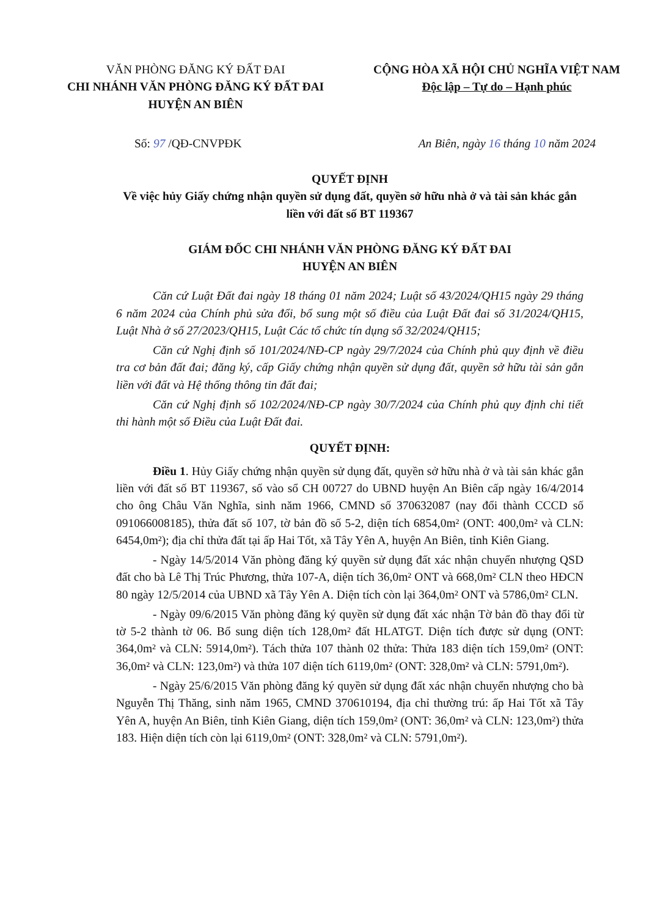VĂN PHÒNG ĐĂNG KÝ ĐẤT ĐAI
CHI NHÁNH VĂN PHÒNG ĐĂNG KÝ ĐẤT ĐAI
HUYỆN AN BIÊN
CỘNG HÒA XÃ HỘI CHỦ NGHĨA VIỆT NAM
Độc lập – Tự do – Hạnh phúc
Số: 97 /QĐ-CNVPĐK An Biên, ngày 16 tháng 10 năm 2024
QUYẾT ĐỊNH
Về việc hủy Giấy chứng nhận quyền sử dụng đất, quyền sở hữu nhà ở và tài sản khác gắn liền với đất số BT 119367
GIÁM ĐỐC CHI NHÁNH VĂN PHÒNG ĐĂNG KÝ ĐẤT ĐAI
HUYỆN AN BIÊN
Căn cứ Luật Đất đai ngày 18 tháng 01 năm 2024; Luật số 43/2024/QH15 ngày 29 tháng 6 năm 2024 của Chính phủ sửa đổi, bổ sung một số điều của Luật Đất đai số 31/2024/QH15, Luật Nhà ở số 27/2023/QH15, Luật Các tổ chức tín dụng số 32/2024/QH15;
Căn cứ Nghị định số 101/2024/NĐ-CP ngày 29/7/2024 của Chính phủ quy định về điều tra cơ bản đất đai; đăng ký, cấp Giấy chứng nhận quyền sử dụng đất, quyền sở hữu tài sản gắn liền với đất và Hệ thống thông tin đất đai;
Căn cứ Nghị định số 102/2024/NĐ-CP ngày 30/7/2024 của Chính phủ quy định chi tiết thi hành một số Điều của Luật Đất đai.
QUYẾT ĐỊNH:
Điều 1. Hủy Giấy chứng nhận quyền sử dụng đất, quyền sở hữu nhà ở và tài sản khác gắn liền với đất số BT 119367, số vào sổ CH 00727 do UBND huyện An Biên cấp ngày 16/4/2014 cho ông Châu Văn Nghĩa, sinh năm 1966, CMND số 370632087 (nay đổi thành CCCD số 091066008185), thửa đất số 107, tờ bản đồ số 5-2, diện tích 6854,0m² (ONT: 400,0m² và CLN: 6454,0m²); địa chỉ thửa đất tại ấp Hai Tốt, xã Tây Yên A, huyện An Biên, tỉnh Kiên Giang.
- Ngày 14/5/2014 Văn phòng đăng ký quyền sử dụng đất xác nhận chuyển nhượng QSD đất cho bà Lê Thị Trúc Phương, thửa 107-A, diện tích 36,0m² ONT và 668,0m² CLN theo HĐCN 80 ngày 12/5/2014 của UBND xã Tây Yên A. Diện tích còn lại 364,0m² ONT và 5786,0m² CLN.
- Ngày 09/6/2015 Văn phòng đăng ký quyền sử dụng đất xác nhận Tờ bản đồ thay đổi từ tờ 5-2 thành tờ 06. Bổ sung diện tích 128,0m² đất HLATGT. Diện tích được sử dụng (ONT: 364,0m² và CLN: 5914,0m²). Tách thửa 107 thành 02 thửa: Thửa 183 diện tích 159,0m² (ONT: 36,0m² và CLN: 123,0m²) và thửa 107 diện tích 6119,0m² (ONT: 328,0m² và CLN: 5791,0m²).
- Ngày 25/6/2015 Văn phòng đăng ký quyền sử dụng đất xác nhận chuyển nhượng cho bà Nguyễn Thị Thăng, sinh năm 1965, CMND 370610194, địa chỉ thường trú: ấp Hai Tốt xã Tây Yên A, huyện An Biên, tỉnh Kiên Giang, diện tích 159,0m² (ONT: 36,0m² và CLN: 123,0m²) thửa 183. Hiện diện tích còn lại 6119,0m² (ONT: 328,0m² và CLN: 5791,0m²).